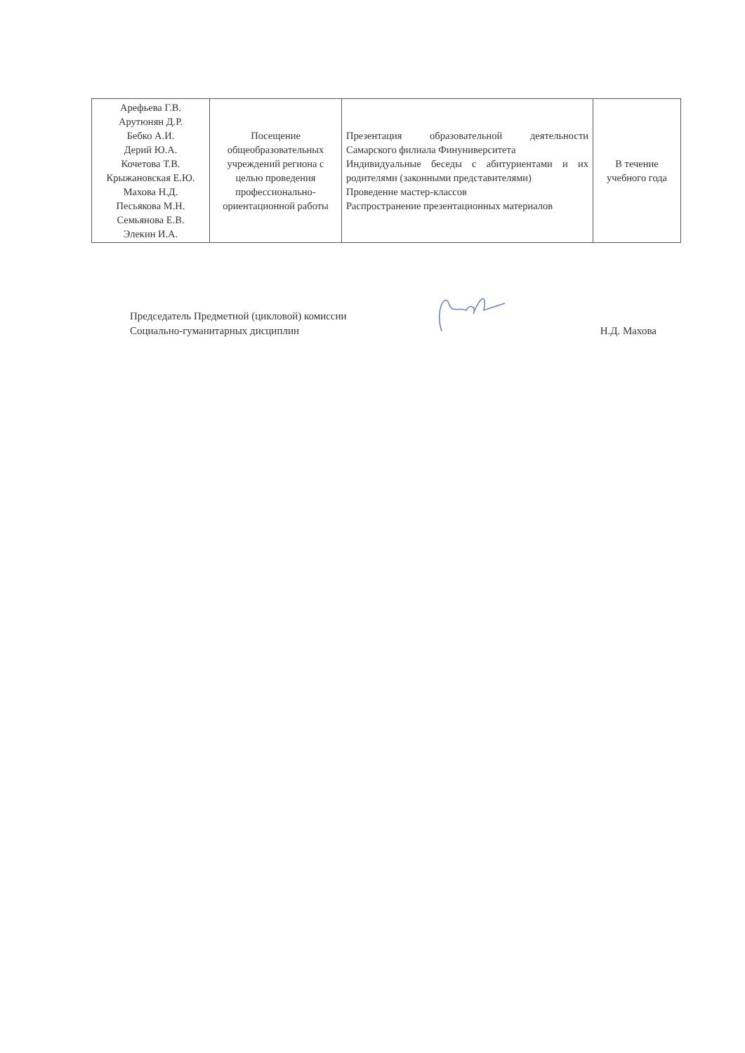| Арефьева Г.В. Арутюнян Д.Р. Бебко А.И. Дерий Ю.А. Кочетова Т.В. Крыжановская Е.Ю. Махова Н.Д. Песьякова М.Н. Семьянова Е.В. Элекин И.А. | Посещение общеобразовательных учреждений региона с целью проведения профессионально-ориентационной работы | Презентация образовательной деятельности Самарского филиала Финуниверситета Индивидуальные беседы с абитуриентами и их родителями (законными представителями) Проведение мастер-классов Распространение презентационных материалов | В течение учебного года |
Председатель Предметной (цикловой) комиссии
Социально-гуманитарных дисциплин
Н.Д. Махова